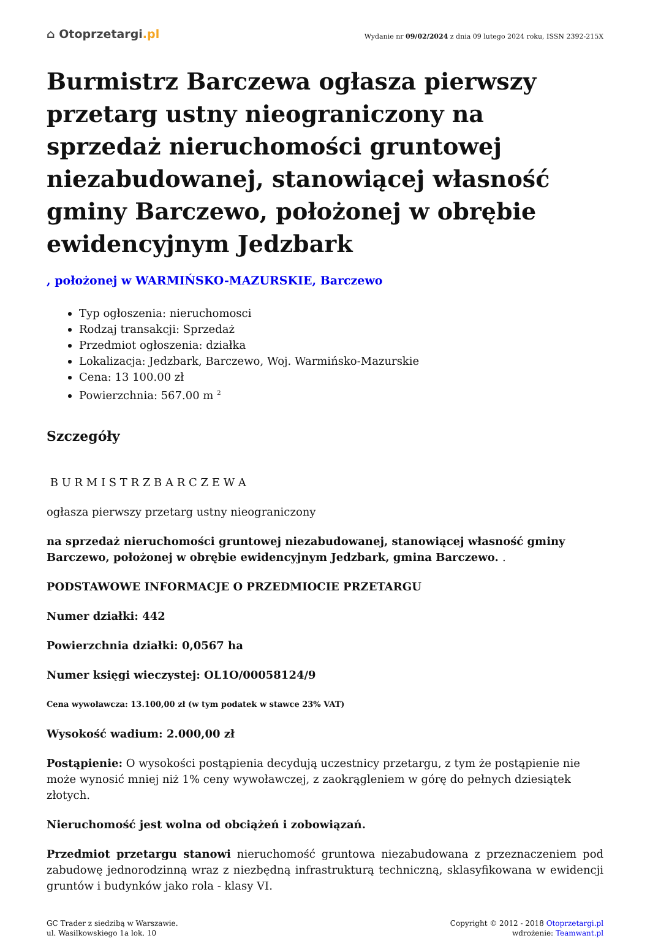⌂ Otoprzetargi.pl
Wydanie nr 09/02/2024 z dnia 09 lutego 2024 roku, ISSN 2392-215X
Burmistrz Barczewa ogłasza pierwszy przetarg ustny nieograniczony na sprzedaż nieruchomości gruntowej niezabudowanej, stanowiącej własność gminy Barczewo, położonej w obrębie ewidencyjnym Jedzbark
, położonej w WARMIŃSKO-MAZURSKIE, Barczewo
Typ ogłoszenia: nieruchomosci
Rodzaj transakcji: Sprzedaż
Przedmiot ogłoszenia: działka
Lokalizacja: Jedzbark, Barczewo, Woj. Warmińsko-Mazurskie
Cena: 13 100.00 zł
Powierzchnia: 567.00 m <sup>2</sup>
Szczegóły
B U R M I S T R Z B A R C Z E W A
ogłasza pierwszy przetarg ustny nieograniczony
na sprzedaż nieruchomości gruntowej niezabudowanej, stanowiącej własność gminy Barczewo, położonej w obrębie ewidencyjnym Jedzbark, gmina Barczewo. .
PODSTAWOWE INFORMACJE O PRZEDMIOCIE PRZETARGU
Numer działki: 442
Powierzchnia działki: 0,0567 ha
Numer księgi wieczystej: OL1O/00058124/9
Cena wywoławcza: 13.100,00 zł (w tym podatek w stawce 23% VAT)
Wysokość wadium: 2.000,00 zł
Postąpienie: O wysokości postąpienia decydują uczestnicy przetargu, z tym że postąpienie nie może wynosić mniej niż 1% ceny wywoławczej, z zaokrągleniem w górę do pełnych dziesiątek złotych.
Nieruchomość jest wolna od obciążeń i zobowiązań.
Przedmiot przetargu stanowi nieruchomość gruntowa niezabudowana z przeznaczeniem pod zabudowę jednorodzinną wraz z niezbędną infrastrukturą techniczną, sklasyfikowana w ewidencji gruntów i budynków jako rola - klasy VI.
GC Trader z siedzibą w Warszawie.
ul. Wasilkowskiego 1a lok. 10
Copyright © 2012 - 2018 Otoprzetargi.pl
wdrożenie: Teamwant.pl